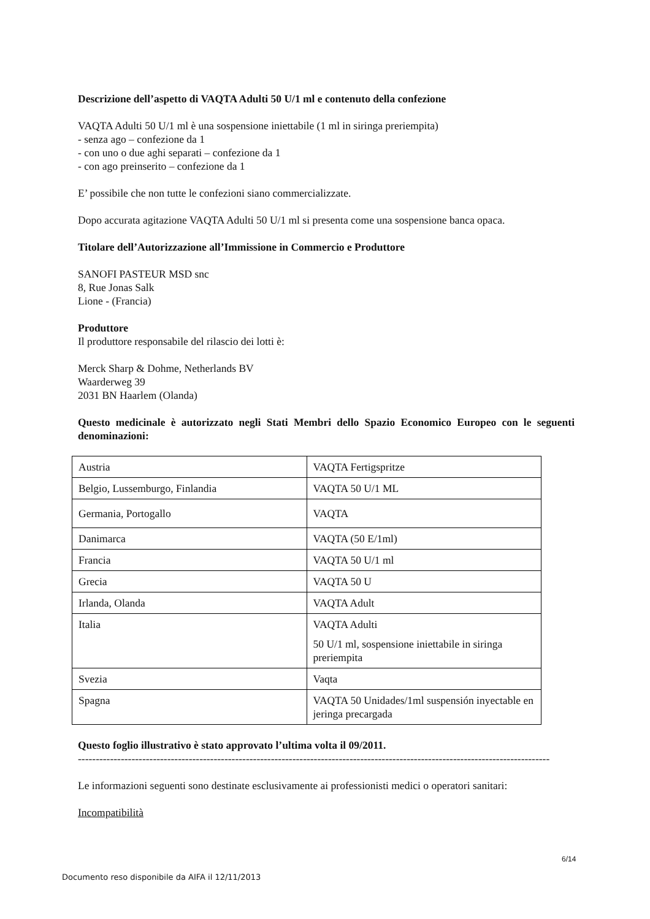Descrizione dell’aspetto di VAQTA Adulti 50 U/1 ml e contenuto della confezione
VAQTA Adulti 50 U/1 ml è una sospensione iniettabile (1 ml in siringa preriempita)
- senza ago – confezione da 1
- con uno o due aghi separati – confezione da 1
- con ago preinserito – confezione da 1
E’ possibile che non tutte le confezioni siano commercializzate.
Dopo accurata agitazione VAQTA Adulti 50 U/1 ml si presenta come una sospensione banca opaca.
Titolare dell’Autorizzazione all’Immissione in Commercio e Produttore
SANOFI PASTEUR MSD snc
8, Rue Jonas Salk
Lione - (Francia)
Produttore
Il produttore responsabile del rilascio dei lotti è:
Merck Sharp & Dohme, Netherlands BV
Waarderweg 39
2031 BN Haarlem (Olanda)
Questo medicinale è autorizzato negli Stati Membri dello Spazio Economico Europeo con le seguenti denominazioni:
| Austria | VAQTA Fertigspritze |
| Belgio, Lussemburgo, Finlandia | VAQTA 50 U/1 ML |
| Germania, Portogallo | VAQTA |
| Danimarca | VAQTA (50 E/1ml) |
| Francia | VAQTA 50 U/1 ml |
| Grecia | VAQTA 50 U |
| Irlanda, Olanda | VAQTA Adult |
| Italia | VAQTA Adulti 50 U/1 ml, sospensione iniettabile in siringa preriempita |
| Svezia | Vaqta |
| Spagna | VAQTA 50 Unidades/1ml suspensión inyectable en jeringa precargada |
Questo foglio illustrativo è stato approvato l’ultima volta il 09/2011.
------------------------------------------------------------------------------------------------------------------------------------
Le informazioni seguenti sono destinate esclusivamente ai professionisti medici o operatori sanitari:
Incompatibilità
6/14
Documento reso disponibile da AIFA il 12/11/2013